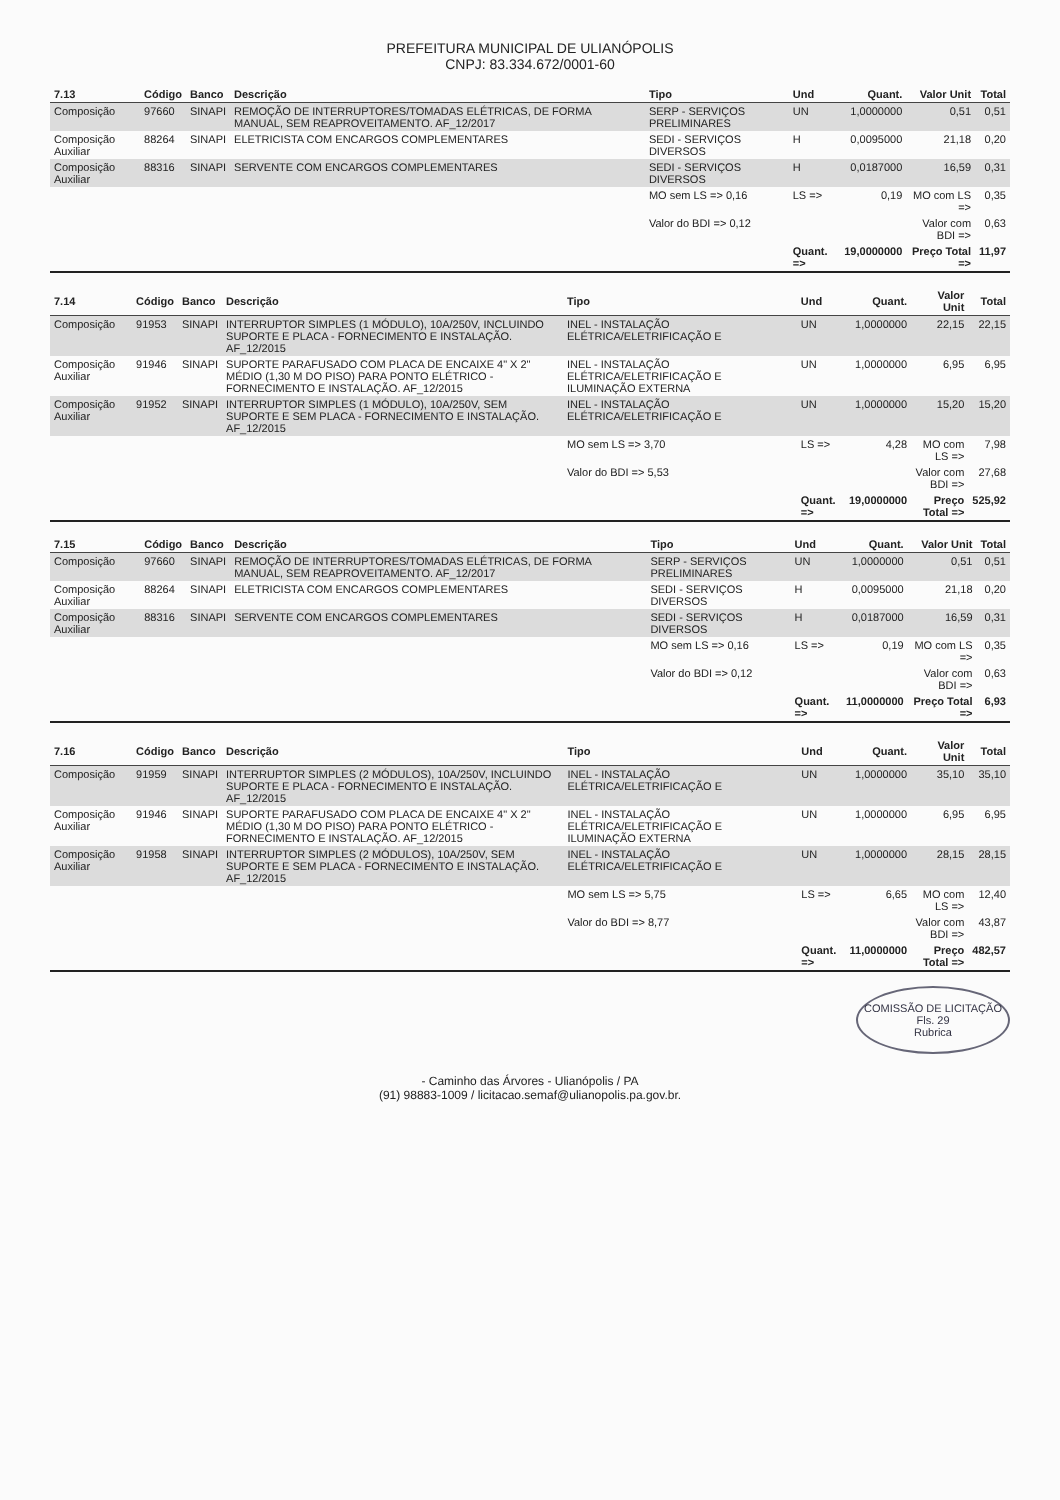PREFEITURA MUNICIPAL DE ULIANÓPOLIS
CNPJ: 83.334.672/0001-60
| 7.13 | Código | Banco | Descrição | Tipo | Und | Quant. | Valor Unit | Total |
| --- | --- | --- | --- | --- | --- | --- | --- | --- |
| Composição | 97660 | SINAPI | REMOÇÃO DE INTERRUPTORES/TOMADAS ELÉTRICAS, DE FORMA MANUAL, SEM REAPROVEITAMENTO. AF_12/2017 | SERP - SERVIÇOS PRELIMINARES | UN | 1,0000000 | 0,51 | 0,51 |
| Composição Auxiliar | 88264 | SINAPI | ELETRICISTA COM ENCARGOS COMPLEMENTARES | SEDI - SERVIÇOS DIVERSOS | H | 0,0095000 | 21,18 | 0,20 |
| Composição Auxiliar | 88316 | SINAPI | SERVENTE COM ENCARGOS COMPLEMENTARES | SEDI - SERVIÇOS DIVERSOS | H | 0,0187000 | 16,59 | 0,31 |
| | | | | MO sem LS => 0,16 | LS => | 0,19 | MO com LS => | 0,35 |
| | | | | Valor do BDI => 0,12 | | | Valor com BDI => | 0,63 |
| | | | | | Quant. => | 19,0000000 | Preço Total => | 11,97 |
| 7.14 | Código | Banco | Descrição | Tipo | Und | Quant. | Valor Unit | Total |
| --- | --- | --- | --- | --- | --- | --- | --- | --- |
| Composição | 91953 | SINAPI | INTERRUPTOR SIMPLES (1 MÓDULO), 10A/250V, INCLUINDO SUPORTE E PLACA - FORNECIMENTO E INSTALAÇÃO. AF_12/2015 | INEL - INSTALAÇÃO ELÉTRICA/ELETRIFICAÇÃO E | UN | 1,0000000 | 22,15 | 22,15 |
| Composição Auxiliar | 91946 | SINAPI | SUPORTE PARAFUSADO COM PLACA DE ENCAIXE 4" X 2" MÉDIO (1,30 M DO PISO) PARA PONTO ELÉTRICO - FORNECIMENTO E INSTALAÇÃO. AF_12/2015 | INEL - INSTALAÇÃO ELÉTRICA/ELETRIFICAÇÃO E ILUMINAÇÃO EXTERNA | UN | 1,0000000 | 6,95 | 6,95 |
| Composição Auxiliar | 91952 | SINAPI | INTERRUPTOR SIMPLES (1 MÓDULO), 10A/250V, SEM SUPORTE E SEM PLACA - FORNECIMENTO E INSTALAÇÃO. AF_12/2015 | INEL - INSTALAÇÃO ELÉTRICA/ELETRIFICAÇÃO E | UN | 1,0000000 | 15,20 | 15,20 |
| | | | | MO sem LS => 3,70 | LS => | 4,28 | MO com LS => | 7,98 |
| | | | | Valor do BDI => 5,53 | | | Valor com BDI => | 27,68 |
| | | | | | Quant. => | 19,0000000 | Preço Total => | 525,92 |
| 7.15 | Código | Banco | Descrição | Tipo | Und | Quant. | Valor Unit | Total |
| --- | --- | --- | --- | --- | --- | --- | --- | --- |
| Composição | 97660 | SINAPI | REMOÇÃO DE INTERRUPTORES/TOMADAS ELÉTRICAS, DE FORMA MANUAL, SEM REAPROVEITAMENTO. AF_12/2017 | SERP - SERVIÇOS PRELIMINARES | UN | 1,0000000 | 0,51 | 0,51 |
| Composição Auxiliar | 88264 | SINAPI | ELETRICISTA COM ENCARGOS COMPLEMENTARES | SEDI - SERVIÇOS DIVERSOS | H | 0,0095000 | 21,18 | 0,20 |
| Composição Auxiliar | 88316 | SINAPI | SERVENTE COM ENCARGOS COMPLEMENTARES | SEDI - SERVIÇOS DIVERSOS | H | 0,0187000 | 16,59 | 0,31 |
| | | | | MO sem LS => 0,16 | LS => | 0,19 | MO com LS => | 0,35 |
| | | | | Valor do BDI => 0,12 | | | Valor com BDI => | 0,63 |
| | | | | | Quant. => | 11,0000000 | Preço Total => | 6,93 |
| 7.16 | Código | Banco | Descrição | Tipo | Und | Quant. | Valor Unit | Total |
| --- | --- | --- | --- | --- | --- | --- | --- | --- |
| Composição | 91959 | SINAPI | INTERRUPTOR SIMPLES (2 MÓDULOS), 10A/250V, INCLUINDO SUPORTE E PLACA - FORNECIMENTO E INSTALAÇÃO. AF_12/2015 | INEL - INSTALAÇÃO ELÉTRICA/ELETRIFICAÇÃO E | UN | 1,0000000 | 35,10 | 35,10 |
| Composição Auxiliar | 91946 | SINAPI | SUPORTE PARAFUSADO COM PLACA DE ENCAIXE 4" X 2" MÉDIO (1,30 M DO PISO) PARA PONTO ELÉTRICO - FORNECIMENTO E INSTALAÇÃO. AF_12/2015 | INEL - INSTALAÇÃO ELÉTRICA/ELETRIFICAÇÃO E ILUMINAÇÃO EXTERNA | UN | 1,0000000 | 6,95 | 6,95 |
| Composição Auxiliar | 91958 | SINAPI | INTERRUPTOR SIMPLES (2 MÓDULOS), 10A/250V, SEM SUPORTE E SEM PLACA - FORNECIMENTO E INSTALAÇÃO. AF_12/2015 | INEL - INSTALAÇÃO ELÉTRICA/ELETRIFICAÇÃO E | UN | 1,0000000 | 28,15 | 28,15 |
| | | | | MO sem LS => 5,75 | LS => | 6,65 | MO com LS => | 12,40 |
| | | | | Valor do BDI => 8,77 | | | Valor com BDI => | 43,87 |
| | | | | | Quant. => | 11,0000000 | Preço Total => | 482,57 |
COMISSÃO DE LICITAÇÃO
Fls. 29
Rubrica
- Caminho das Árvores - Ulianópolis / PA
(91) 98883-1009 / licitacao.semaf@ulianopolis.pa.gov.br.